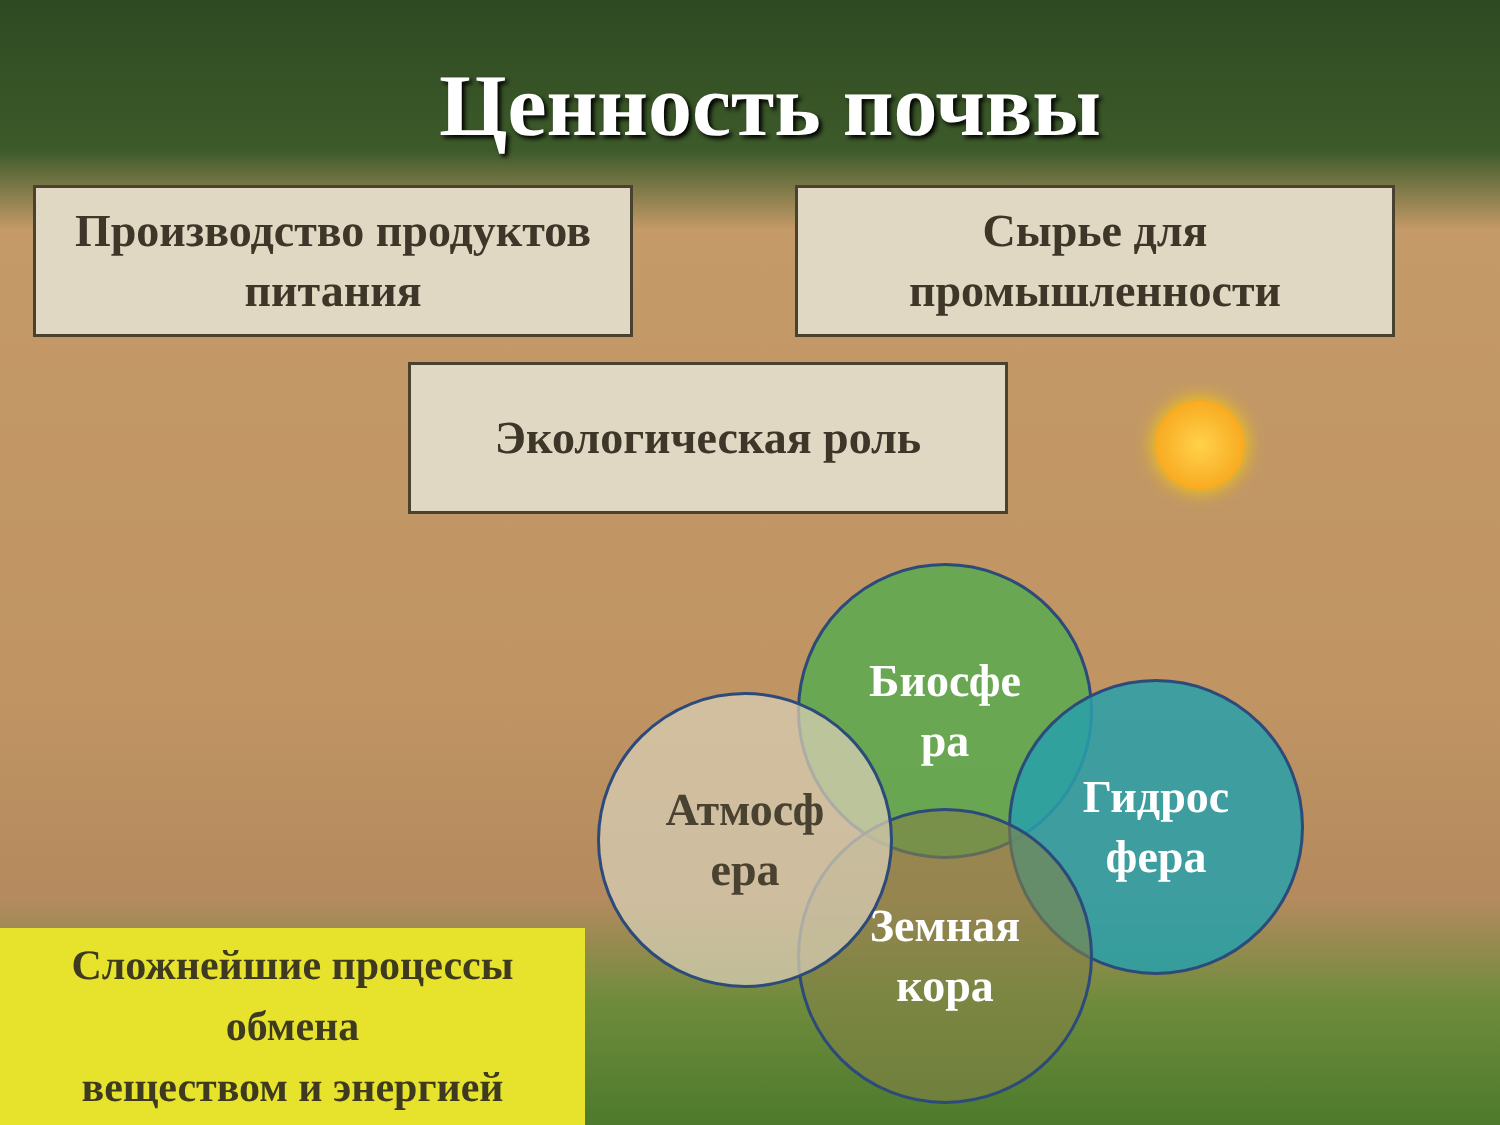Ценность почвы
Производство продуктов питания
Сырье для промышленности
Экологическая роль
Биосфе
ра
Гидрос
фера
Земная
кора
Атмосф
ера
Сложнейшие процессы
обмена
веществом и энергией